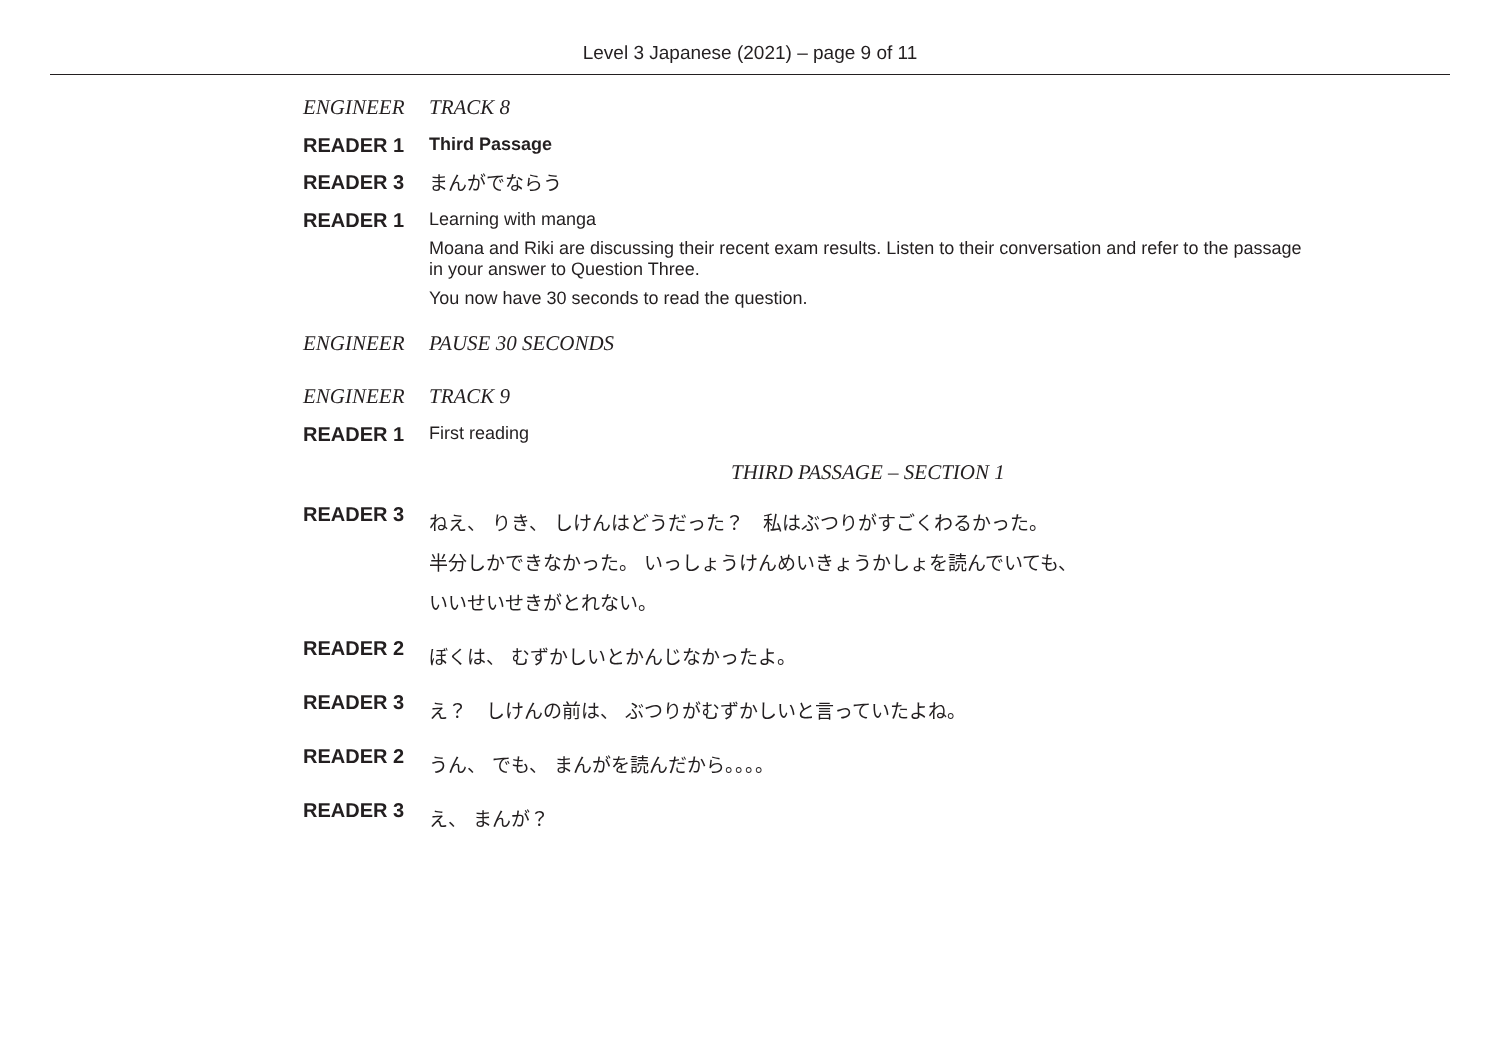Level 3 Japanese (2021) – page 9 of 11
ENGINEER TRACK 8
READER 1 Third Passage
READER 3
まんがでならう
READER 1 Learning with manga
Moana and Riki are discussing their recent exam results. Listen to their conversation and refer to the passage in your answer to Question Three.
You now have 30 seconds to read the question.
ENGINEER PAUSE 30 SECONDS
ENGINEER TRACK 9
READER 1 First reading
THIRD PASSAGE – SECTION 1
READER 3
ねえ、 りき、 しけんはどうだった？　私はぶつりがすごくわるかった。
半分しかできなかった。 いっしょうけんめいきょうかしょを読んでいても、
いいせいせきがとれない。
READER 2
ぼくは、 むずかしいとかんじなかったよ。
READER 3
え？　しけんの前は、 ぶつりがむずかしいと言っていたよね。
READER 2
うん、 でも、 まんがを読んだから。。。。
READER 3
え、 まんが？